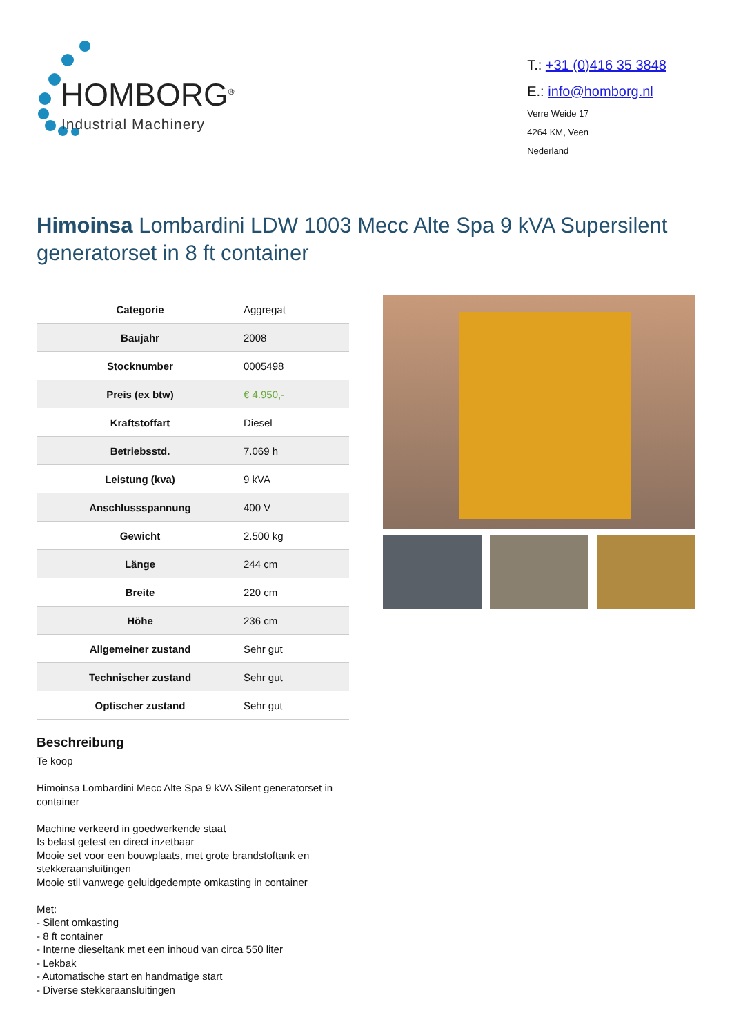HOMBORG<sup>®</sup>
Industrial Machinery
T.: +31 (0)416 35 3848
E.: info@homborg.nl
Verre Weide 17
4264 KM, Veen
Nederland
Himoinsa Lombardini LDW 1003 Mecc Alte Spa 9 kVA Supersilent generatorset in 8 ft container
| Categorie | Aggregat |
| Baujahr | 2008 |
| Stocknumber | 0005498 |
| Preis (ex btw) | € 4.950,- |
| Kraftstoffart | Diesel |
| Betriebsstd. | 7.069 h |
| Leistung (kva) | 9 kVA |
| Anschlussspannung | 400 V |
| Gewicht | 2.500 kg |
| Länge | 244 cm |
| Breite | 220 cm |
| Höhe | 236 cm |
| Allgemeiner zustand | Sehr gut |
| Technischer zustand | Sehr gut |
| Optischer zustand | Sehr gut |
Beschreibung
Te koop
Himoinsa Lombardini Mecc Alte Spa 9 kVA Silent generatorset in container
Machine verkeerd in goedwerkende staat
Is belast getest en direct inzetbaar
Mooie set voor een bouwplaats, met grote brandstoftank en stekkeraansluitingen
Mooie stil vanwege geluidgedempte omkasting in container
Met:
- Silent omkasting
- 8 ft container
- Interne dieseltank met een inhoud van circa 550 liter
- Lekbak
- Automatische start en handmatige start
- Diverse stekkeraansluitingen